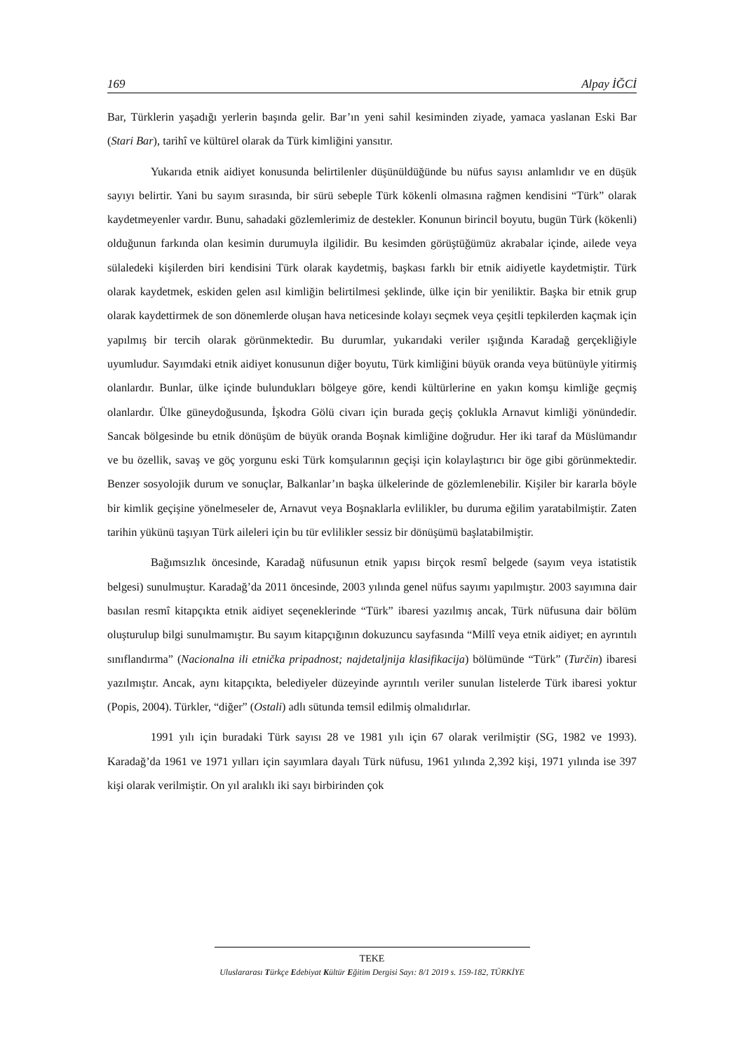169 Alpay İĞCİ
Bar, Türklerin yaşadığı yerlerin başında gelir. Bar’ın yeni sahil kesiminden ziyade, yamaca yaslanan Eski Bar (Stari Bar), tarihî ve kültürel olarak da Türk kimliğini yansıtır.
Yukarıda etnik aidiyet konusunda belirtilenler düşünüldüğünde bu nüfus sayısı anlamlıdır ve en düşük sayıyı belirtir. Yani bu sayım sırasında, bir sürü sebeple Türk kökenli olmasına rağmen kendisini “Türk” olarak kaydetmeyenler vardır. Bunu, sahadaki gözlemlerimiz de destekler. Konunun birincil boyutu, bugün Türk (kökenli) olduğunun farkında olan kesimin durumuyla ilgilidir. Bu kesimden görüştüğümüz akrabalar içinde, ailede veya sülaledeki kişilerden biri kendisini Türk olarak kaydetmiş, başkası farklı bir etnik aidiyetle kaydetmiştir. Türk olarak kaydetmek, eskiden gelen asıl kimliğin belirtilmesi şeklinde, ülke için bir yeniliktir. Başka bir etnik grup olarak kaydettirmek de son dönemlerde oluşan hava neticesinde kolayı seçmek veya çeşitli tepkilerden kaçmak için yapılmış bir tercih olarak görünmektedir. Bu durumlar, yukarıdaki veriler ışığında Karadağ gerçekliğiyle uyumludur. Sayımdaki etnik aidiyet konusunun diğer boyutu, Türk kimliğini büyük oranda veya bütünüyle yitirmiş olanlardır. Bunlar, ülke içinde bulundukları bölgeye göre, kendi kültürlerine en yakın komşu kimliğe geçmiş olanlardır. Ülke güneydoğusunda, İşkodra Gölü civarı için burada geçiş çoklukla Arnavut kimliği yönündedir. Sancak bölgesinde bu etnik dönüşüm de büyük oranda Boşnak kimliğine doğrudur. Her iki taraf da Müslümandır ve bu özellik, savaş ve göç yorgunu eski Türk komşularının geçişi için kolaylaştırıcı bir öge gibi görünmektedir. Benzer sosyolojik durum ve sonuçlar, Balkanlar’ın başka ülkelerinde de gözlemlenebilir. Kişiler bir kararla böyle bir kimlik geçişine yönelmeseler de, Arnavut veya Boşnaklarla evlilikler, bu duruma eğilim yaratabilmiştir. Zaten tarihin yükünü taşıyan Türk aileleri için bu tür evlilikler sessiz bir dönüşümü başlatabilmiştir.
Bağımsızlık öncesinde, Karadağ nüfusunun etnik yapısı birçok resmî belgede (sayım veya istatistik belgesi) sunulmuştur. Karadağ’da 2011 öncesinde, 2003 yılında genel nüfus sayımı yapılmıştır. 2003 sayımına dair basılan resmî kitapçıkta etnik aidiyet seçeneklerinde “Türk” ibaresi yazılmış ancak, Türk nüfusuna dair bölüm oluşturulup bilgi sunulmamıştır. Bu sayım kitapçığının dokuzuncu sayfasında “Millî veya etnik aidiyet; en ayrıntılı sınıflandırma” (Nacionalna ili etnička pripadnost; najdetaljnija klasifikacija) bölümünde “Türk” (Turčin) ibaresi yazılmıştır. Ancak, aynı kitapçıkta, belediyeler düzeyinde ayrıntılı veriler sunulan listelerde Türk ibaresi yoktur (Popis, 2004). Türkler, “diğer” (Ostali) adlı sütunda temsil edilmiş olmalıdırlar.
1991 yılı için buradaki Türk sayısı 28 ve 1981 yılı için 67 olarak verilmiştir (SG, 1982 ve 1993). Karadağ’da 1961 ve 1971 yılları için sayımlara dayalı Türk nüfusu, 1961 yılında 2,392 kişi, 1971 yılında ise 397 kişi olarak verilmiştir. On yıl aralıklı iki sayı birbirinden çok
TEKE
Uluslararası Türkçe Edebiyat Kültür Eğitim Dergisi Sayı: 8/1 2019 s. 159-182, TÜRKİYE